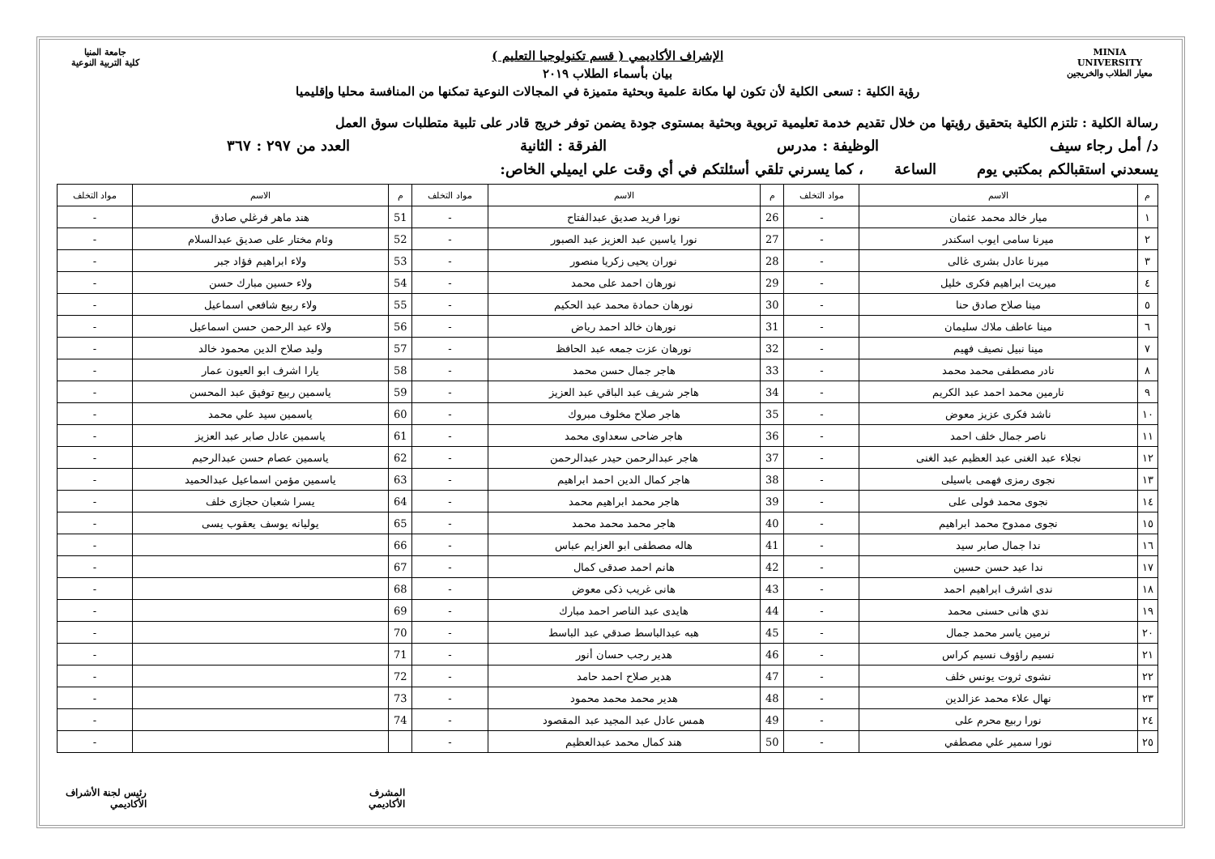MINIA UNIVERSITY
معيار الطلاب والخريجين
الإشراف الأكاديمي ( قسم تكنولوجيا التعليم )
بيان بأسماء الطلاب ٢٠١٩
رؤية الكلية : تسعى الكلية لأن تكون لها مكانة علمية وبحثية متميزة في المجالات النوعية تمكنها من المنافسة محليا وإقليميا
جامعة المنيا
كلية التربية النوعية
رسالة الكلية : تلتزم الكلية بتحقيق رؤيتها من خلال تقديم خدمة تعليمية تربوية وبحثية بمستوى جودة يضمن توفر خريج قادر على تلبية متطلبات سوق العمل
د/ أمل رجاء سيف الوظيفة : مدرس الفرقة : الثانية العدد من ٢٩٧ : ٣٦٧
يسعدني استقبالكم بمكتبي يوم الساعة ، كما يسرني تلقي أسئلتكم في أي وقت علي ايميلي الخاص:
| م | الاسم | مواد التخلف | م | الاسم | مواد التخلف | م | الاسم | مواد التخلف |
| --- | --- | --- | --- | --- | --- | --- | --- | --- |
| ١ | ميار خالد محمد عثمان | - | 26 | نورا فريد صديق عبدالفتاح | - | 51 | هند ماهر فرغلي صادق | - |
| ٢ | ميرنا سامى ايوب اسكندر | - | 27 | نورا ياسين عبد العزيز عبد الصبور | - | 52 | وئام مختار على صديق عبدالسلام | - |
| ٣ | ميرنا عادل بشرى غالى | - | 28 | نوران يحيى زكريا منصور | - | 53 | ولاء ابراهيم فؤاد جبر | - |
| ٤ | ميريت ابراهيم فكرى خليل | - | 29 | نورهان احمد على محمد | - | 54 | ولاء حسين مبارك حسن | - |
| ٥ | مينا صلاح صادق حنا | - | 30 | نورهان حمادة محمد عبد الحكيم | - | 55 | ولاء ربيع شافعي اسماعيل | - |
| ٦ | مينا عاطف ملاك سليمان | - | 31 | نورهان خالد احمد رياض | - | 56 | ولاء عبد الرحمن حسن اسماعيل | - |
| ٧ | مينا نبيل نصيف فهيم | - | 32 | نورهان عزت جمعه عبد الحافظ | - | 57 | وليد صلاح الدين محمود خالد | - |
| ٨ | نادر مصطفى محمد محمد | - | 33 | هاجر جمال حسن محمد | - | 58 | يارا اشرف ابو العيون عمار | - |
| ٩ | نارمين محمد احمد عبد الكريم | - | 34 | هاجر شريف عبد الباقي عبد العزيز | - | 59 | ياسمين ربيع توفيق عبد المحسن | - |
| ١٠ | ناشد فكرى عزيز معوض | - | 35 | هاجر صلاح مخلوف مبروك | - | 60 | ياسمين سيد علي محمد | - |
| ١١ | ناصر جمال خلف احمد | - | 36 | هاجر ضاحى سعداوى محمد | - | 61 | ياسمين عادل صابر عبد العزيز | - |
| ١٢ | نجلاء عبد الغنى عبد العظيم عبد الغنى | - | 37 | هاجر عبدالرحمن حيدر عبدالرحمن | - | 62 | ياسمين عصام حسن عبدالرحيم | - |
| ١٣ | نجوى رمزى فهمى باسيلى | - | 38 | هاجر كمال الدين احمد ابراهيم | - | 63 | ياسمين مؤمن اسماعيل عبدالحميد | - |
| ١٤ | نجوى محمد فولى على | - | 39 | هاجر محمد ابراهيم محمد | - | 64 | يسرا شعبان حجازى خلف | - |
| ١٥ | نجوى ممدوح محمد ابراهيم | - | 40 | هاجر محمد محمد محمد | - | 65 | يوليانه يوسف يعقوب يسى | - |
| ١٦ | ندا جمال صابر سيد | - | 41 | هاله مصطفى ابو العزايم عباس | - | 66 | | - |
| ١٧ | ندا عيد حسن حسين | - | 42 | هانم احمد صدقى كمال | - | 67 | | - |
| ١٨ | ندى اشرف ابراهيم احمد | - | 43 | هانى غريب ذكى معوض | - | 68 | | - |
| ١٩ | ندي هانى حسنى محمد | - | 44 | هايدى عبد الناصر احمد مبارك | - | 69 | | - |
| ٢٠ | نرمين ياسر محمد جمال | - | 45 | هبه عبدالباسط صدقي عبد الباسط | - | 70 | | - |
| ٢١ | نسيم راؤوف نسيم كراس | - | 46 | هدير رجب حسان أنور | - | 71 | | - |
| ٢٢ | نشوى ثروت يونس خلف | - | 47 | هدير صلاح احمد حامد | - | 72 | | - |
| ٢٣ | نهال علاء محمد عزالدين | - | 48 | هدير محمد محمد محمود | - | 73 | | - |
| ٢٤ | نورا ربيع محرم على | - | 49 | همس عادل عبد المجيد عبد المقصود | - | 74 | | - |
| ٢٥ | نورا سمير علي مصطفي | - | 50 | هند كمال محمد عبدالعظيم | - | | | - |
المشرف الأكاديمي رئيس لجنة الأشراف الأكاديمي